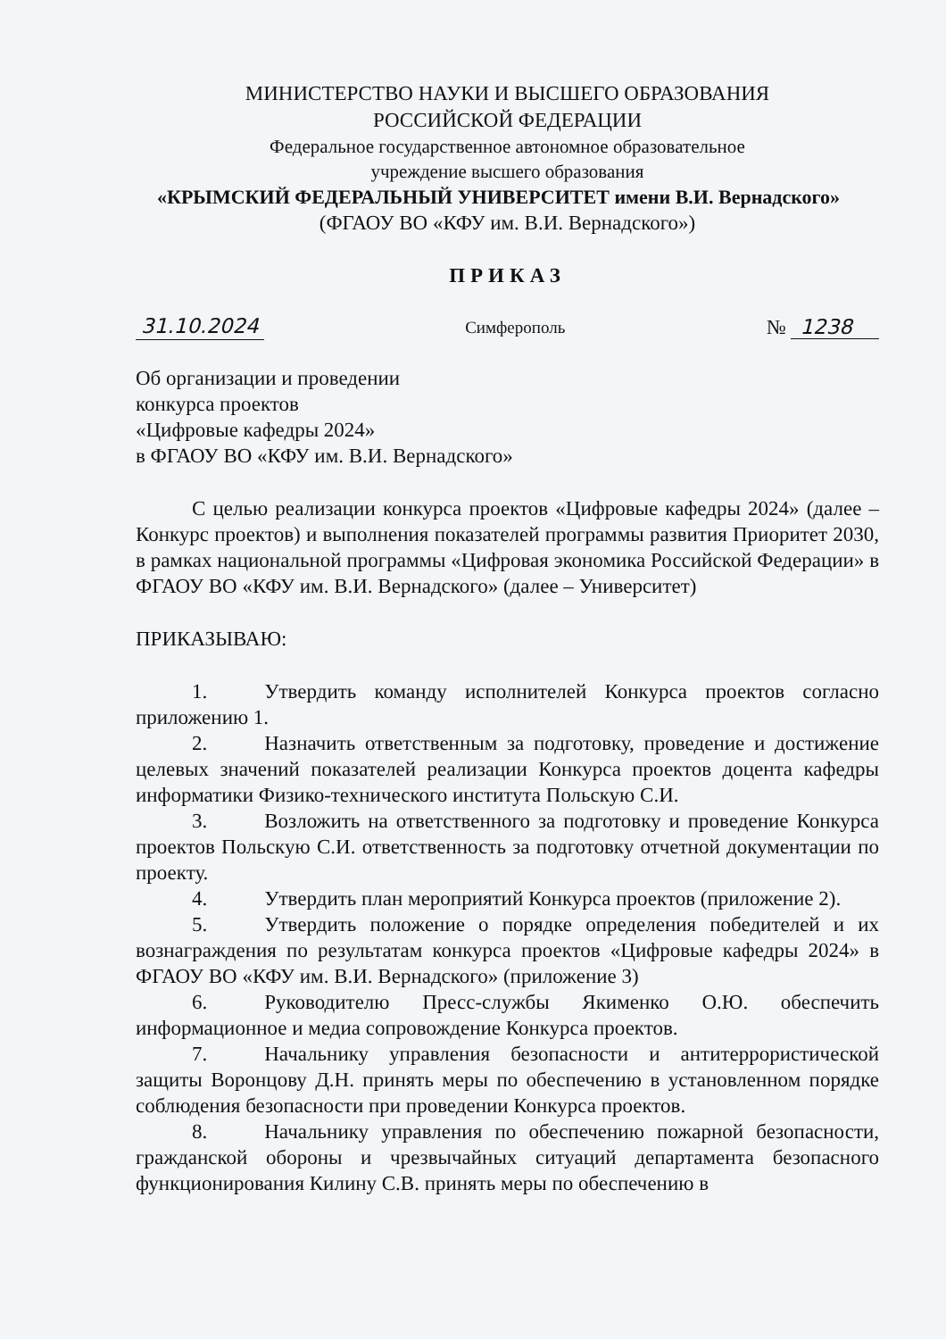МИНИСТЕРСТВО НАУКИ И ВЫСШЕГО ОБРАЗОВАНИЯ
РОССИЙСКОЙ ФЕДЕРАЦИИ
Федеральное государственное автономное образовательное
учреждение высшего образования
«КРЫМСКИЙ ФЕДЕРАЛЬНЫЙ УНИВЕРСИТЕТ имени В.И. Вернадского»
(ФГАОУ ВО «КФУ им. В.И. Вернадского»)
ПРИКАЗ
31.10.2024 Симферополь № 1238
Об организации и проведении
конкурса проектов
«Цифровые кафедры 2024»
в ФГАОУ ВО «КФУ им. В.И. Вернадского»
С целью реализации конкурса проектов «Цифровые кафедры 2024» (далее – Конкурс проектов) и выполнения показателей программы развития Приоритет 2030, в рамках национальной программы «Цифровая экономика Российской Федерации» в ФГАОУ ВО «КФУ им. В.И. Вернадского» (далее – Университет)
ПРИКАЗЫВАЮ:
1. Утвердить команду исполнителей Конкурса проектов согласно приложению 1.
2. Назначить ответственным за подготовку, проведение и достижение целевых значений показателей реализации Конкурса проектов доцента кафедры информатики Физико-технического института Польскую С.И.
3. Возложить на ответственного за подготовку и проведение Конкурса проектов Польскую С.И. ответственность за подготовку отчетной документации по проекту.
4. Утвердить план мероприятий Конкурса проектов (приложение 2).
5. Утвердить положение о порядке определения победителей и их вознаграждения по результатам конкурса проектов «Цифровые кафедры 2024» в ФГАОУ ВО «КФУ им. В.И. Вернадского» (приложение 3)
6. Руководителю Пресс-службы Якименко О.Ю. обеспечить информационное и медиа сопровождение Конкурса проектов.
7. Начальнику управления безопасности и антитеррористической защиты Воронцову Д.Н. принять меры по обеспечению в установленном порядке соблюдения безопасности при проведении Конкурса проектов.
8. Начальнику управления по обеспечению пожарной безопасности, гражданской обороны и чрезвычайных ситуаций департамента безопасного функционирования Килину С.В. принять меры по обеспечению в